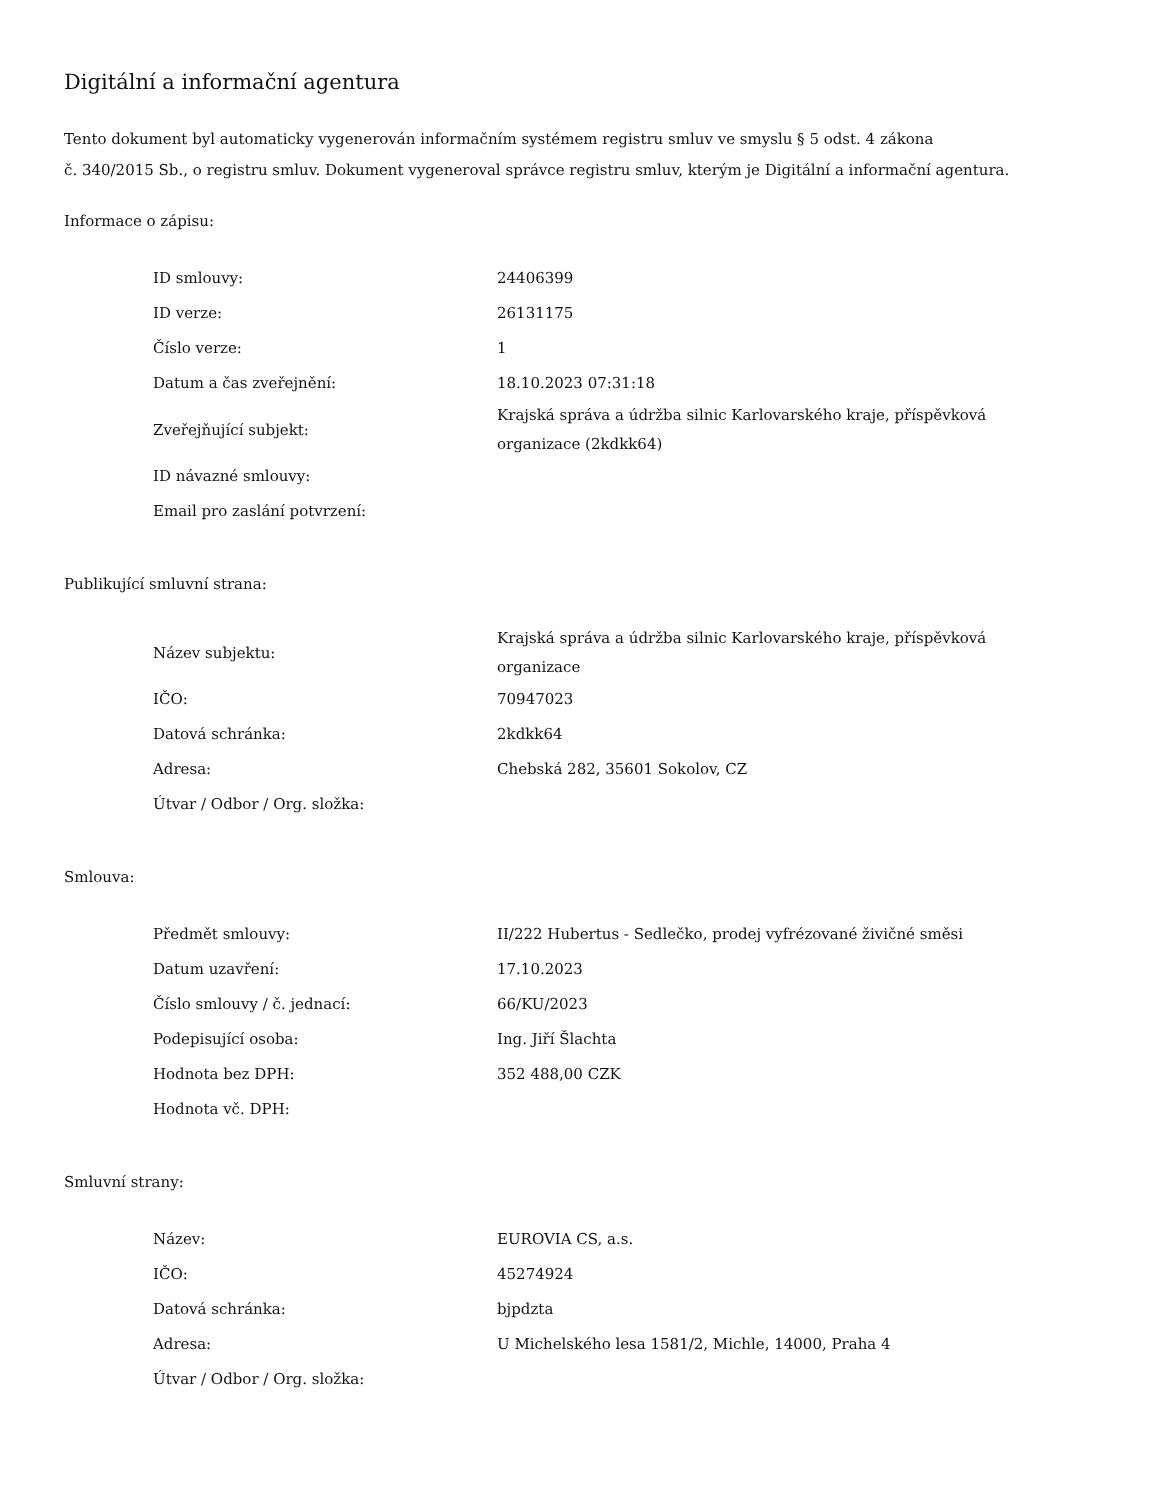Digitální a informační agentura
Tento dokument byl automaticky vygenerován informačním systémem registru smluv ve smyslu § 5 odst. 4 zákona
č. 340/2015 Sb., o registru smluv. Dokument vygeneroval správce registru smluv, kterým je Digitální a informační agentura.
Informace o zápisu:
| ID smlouvy: | 24406399 |
| ID verze: | 26131175 |
| Číslo verze: | 1 |
| Datum a čas zveřejnění: | 18.10.2023 07:31:18 |
| Zveřejňující subjekt: | Krajská správa a údržba silnic Karlovarského kraje, příspěvková organizace (2kdkk64) |
| ID návazné smlouvy: | |
| Email pro zaslání potvrzení: | |
Publikující smluvní strana:
| Název subjektu: | Krajská správa a údržba silnic Karlovarského kraje, příspěvková organizace |
| IČO: | 70947023 |
| Datová schránka: | 2kdkk64 |
| Adresa: | Chebská 282, 35601 Sokolov, CZ |
| Útvar / Odbor / Org. složka: | |
Smlouva:
| Předmět smlouvy: | II/222 Hubertus - Sedlečko, prodej vyfrézované živičné směsi |
| Datum uzavření: | 17.10.2023 |
| Číslo smlouvy / č. jednací: | 66/KU/2023 |
| Podepisující osoba: | Ing. Jiří Šlachta |
| Hodnota bez DPH: | 352 488,00 CZK |
| Hodnota vč. DPH: | |
Smluvní strany:
| Název: | EUROVIA CS, a.s. |
| IČO: | 45274924 |
| Datová schránka: | bjpdzta |
| Adresa: | U Michelského lesa 1581/2, Michle, 14000, Praha 4 |
| Útvar / Odbor / Org. složka: | |